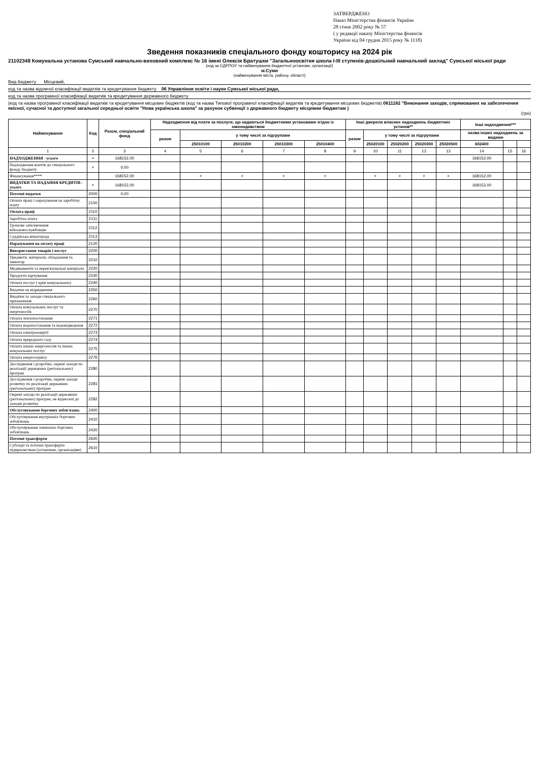ЗАТВЕРДЖЕНО
Наказ Міністерства фінансів України
28 січня 2002 року № 57
( у редакції наказу Міністерства фінансів
України від 04 грудня 2015 року № 1118)
Зведення показників спеціального фонду кошторису на 2024 рік
21102348 Комунальна установа Сумський навчально-виховний комплекс № 16 імені Олексія Братушки "Загальноосвітня школа І-ІІІ ступенів-дошкільний навчальний заклад" Сумської міської ради
(код за ЄДРПОУ та найменування бюджетної установи, організації)
м.Суми
(найменування міста, району, області)
Вид бюджету Місцевий,
код та назва відомчої класифікації видатків та кредитування бюджету 06 Управління освіти і науки Сумської міської ради,
код та назва програмної класифікації видатків та кредитування державного бюджету
(код та назва програмної класифікації видатків та кредитування місцевих бюджетів (код та назва Типової програмної класифікації видатків та кредитування місцевих бюджетів) 0611182 "Виконання заходів, спрямованих на забезпечення якісної, сучасної та доступної загальної середньої освіти "Нова українська школа" за рахунок субвенції з державного бюджету місцевим бюджетам )
(грн)
| Найменування | Код | Разом, спеціальний фонд | Надходження від плати за послуги, що надаються бюджетними установами згідно із законодавством | | | | | Інші джерела власних надходжень бюджетних установ** | | | | | Інші надходження*** | | |
| --- | --- | --- | --- | --- | --- | --- | --- | --- | --- | --- | --- | --- | --- | --- | --- |
| | | | разом | у тому числі за підгрупами | | | | разом | у тому числі за підгрупами | | | | назва інших надходжень за видами | | |
| | | | | 25010100 | 25010200 | 25010300 | 25010400 | | 25020100 | 25020200 | 25020300 | 25020500 | 602400 | | |
| 1 | 2 | 3 | 4 | 5 | 6 | 7 | 8 | 9 | 10 | 11 | 12 | 13 | 14 | 15 | 16 |
| НАДХОДЖЕННЯ - усього | × | 168152,00 | | | | | | | | | | | 168152,00 | | |
| Надходження коштів до спеціального фонду бюджету | × | 0,00 | | | | | | | | | | | | | |
| Фінансування**** | | 168152,00 | | × | × | × | × | | × | × | × | × | 168152,00 | | |
| ВИДАТКИ ТА НАДАННЯ КРЕДИТІВ - усього | × | 168152,00 | | | | | | | | | | | 168152,00 | | |
| Поточні видатки | 2000 | 0,00 | | | | | | | | | | | | | |
| Оплата праці і нарахування на заробітну плату | 2100 | | | | | | | | | | | | | | |
| Оплата праці | 2110 | | | | | | | | | | | | | | |
| Заробітна плата | 2111 | | | | | | | | | | | | | | |
| Грошове забезпечення військовослужбовців | 2112 | | | | | | | | | | | | | | |
| Суддівська винагорода | 2113 | | | | | | | | | | | | | | |
| Нарахування на оплату праці | 2120 | | | | | | | | | | | | | | |
| Використання товарів і послуг | 2200 | | | | | | | | | | | | | | |
| Предмети, матеріали, обладнання та інвентар | 2210 | | | | | | | | | | | | | | |
| Медикаменти та перев'язувальні матеріали | 2220 | | | | | | | | | | | | | | |
| Продукти харчування | 2230 | | | | | | | | | | | | | | |
| Оплата послуг ( крім комунальних) | 2240 | | | | | | | | | | | | | | |
| Видатки на відрядження | 2250 | | | | | | | | | | | | | | |
| Видатки та заходи спеціального призначення | 2260 | | | | | | | | | | | | | | |
| Оплата комунальних послуг та енергоносіїв | 2270 | | | | | | | | | | | | | | |
| Оплата теплопостачання | 2271 | | | | | | | | | | | | | | |
| Оплата водопостачання та водовідведення | 2272 | | | | | | | | | | | | | | |
| Оплата електроенергії | 2273 | | | | | | | | | | | | | | |
| Оплата природного газу | 2274 | | | | | | | | | | | | | | |
| Оплата інших енергоносіїв та інших комунальних послуг | 2275 | | | | | | | | | | | | | | |
| Оплата енергосервісу | 2276 | | | | | | | | | | | | | | |
| Дослідження і розробки, окремі заходи по реалізації державних (регіональних) програм | 2280 | | | | | | | | | | | | | | |
| Дослідження і розробки, окремі заходи розвитку по реалізації державних (регіональних) програм | 2281 | | | | | | | | | | | | | | |
| Окремі заходи по реалізації державних (регіональних) програм, не віднесені до заходів розвитку | 2282 | | | | | | | | | | | | | | |
| Обслуговування боргових зобов'язань | 2400 | | | | | | | | | | | | | | |
| Обслуговування внутрішніх боргових зобов'язань | 2410 | | | | | | | | | | | | | | |
| Обслуговування зовнішніх боргових зобов'язань | 2420 | | | | | | | | | | | | | | |
| Поточні трансферти | 2600 | | | | | | | | | | | | | | |
| Субсидії та поточні трансферти підприємствам (установам, організаціям) | 2610 | | | | | | | | | | | | | | |